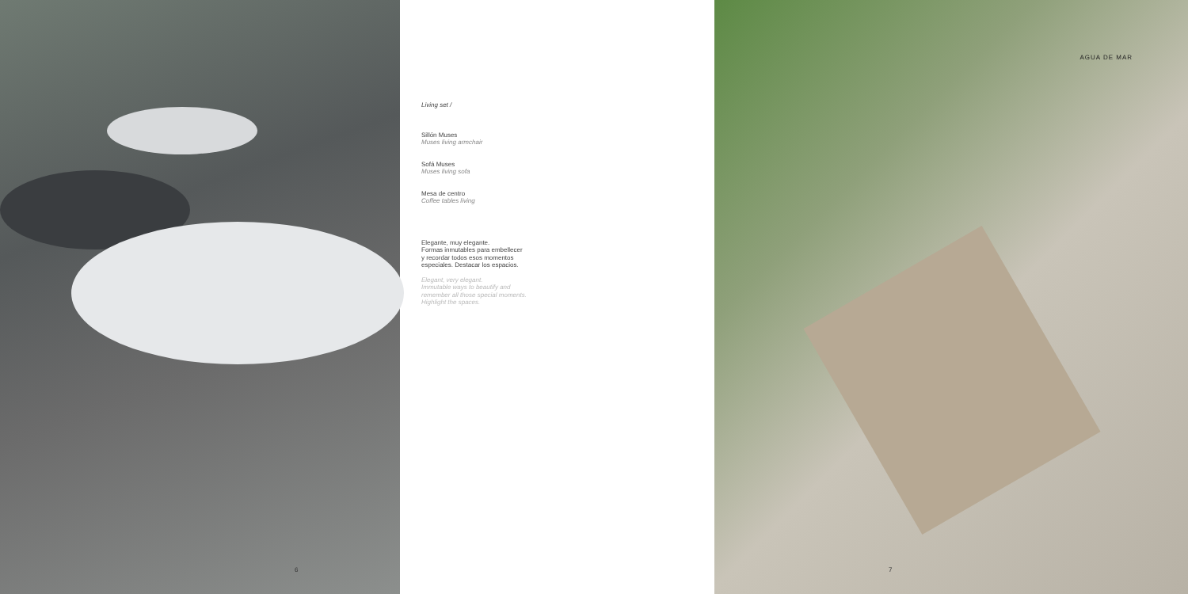6
Living set /
Sillón Muses
Muses living armchair
Sofá Muses
Muses living sofa
Mesa de centro
Coffee tables living
Elegante, muy elegante.
Formas inmutables para embellecer
y recordar todos esos momentos
especiales. Destacar los espacios.
Elegant, very elegant.
Immutable ways to beautify and
remember all those special moments.
Highlight the spaces.
AGUA DE MAR
7